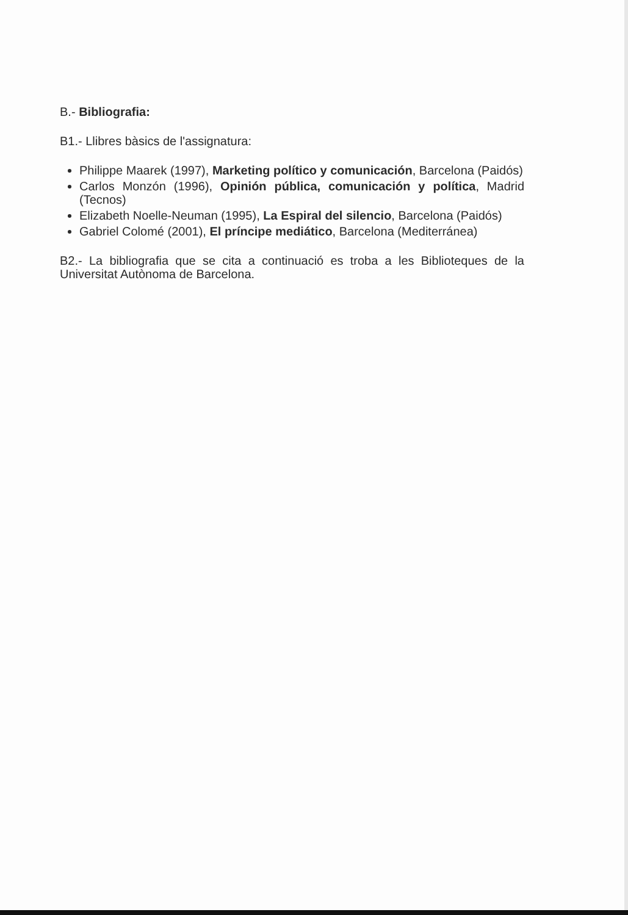B.- Bibliografia:
B1.- Llibres bàsics de l'assignatura:
Philippe Maarek (1997), Marketing político y comunicación, Barcelona (Paidós)
Carlos Monzón (1996), Opinión pública, comunicación y política, Madrid (Tecnos)
Elizabeth Noelle-Neuman (1995), La Espiral del silencio, Barcelona (Paidós)
Gabriel Colomé (2001), El príncipe mediático, Barcelona (Mediterránea)
B2.- La bibliografia que se cita a continuació es troba a les Biblioteques de la Universitat Autònoma de Barcelona.